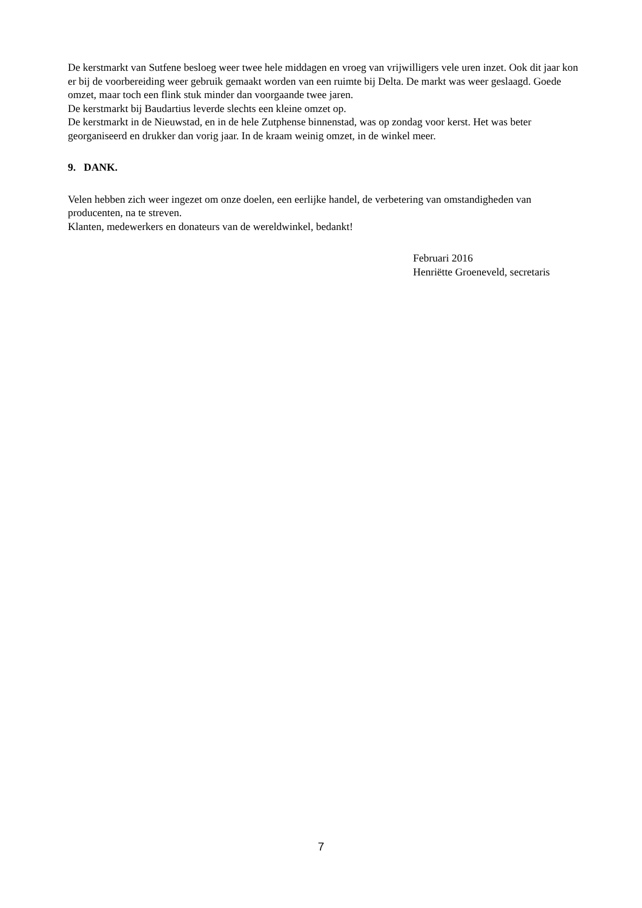De kerstmarkt van Sutfene besloeg weer twee hele middagen en vroeg van vrijwilligers vele uren inzet. Ook dit jaar kon er bij de voorbereiding weer gebruik gemaakt worden van een ruimte bij Delta. De markt was weer geslaagd. Goede omzet, maar toch een flink stuk minder dan voorgaande twee jaren.
De kerstmarkt bij Baudartius leverde slechts een kleine omzet op.
De kerstmarkt in de Nieuwstad, en in de hele Zutphense binnenstad, was op zondag voor kerst. Het was beter georganiseerd en drukker dan vorig jaar. In de kraam weinig omzet, in de winkel meer.
9. DANK.
Velen hebben zich weer ingezet om onze doelen, een eerlijke handel, de verbetering van omstandigheden van producenten, na te streven.
Klanten, medewerkers en donateurs van de wereldwinkel, bedankt!
Februari 2016
Henriëtte Groeneveld, secretaris
7